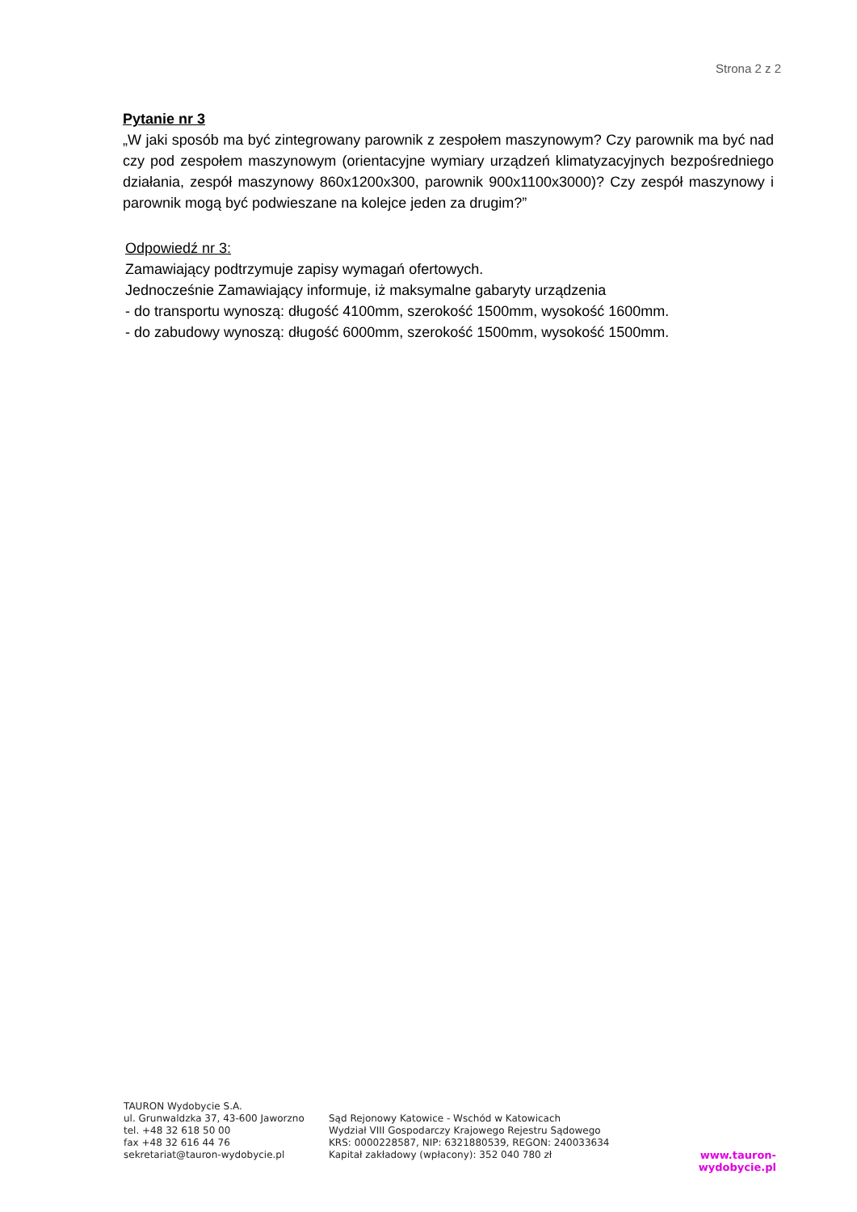Strona 2 z 2
Pytanie nr 3
„W jaki sposób ma być zintegrowany parownik z zespołem maszynowym? Czy parownik ma być nad czy pod zespołem maszynowym (orientacyjne wymiary urządzeń klimatyzacyjnych bezpośredniego działania, zespół maszynowy 860x1200x300, parownik 900x1100x3000)? Czy zespół maszynowy i parownik mogą być podwieszane na kolejce jeden za drugim?”
Odpowiedź nr 3:
Zamawiający podtrzymuje zapisy wymagań ofertowych.
Jednocześnie Zamawiający informuje, iż maksymalne gabaryty urządzenia
- do transportu wynoszą: długość 4100mm, szerokość 1500mm, wysokość 1600mm.
- do zabudowy wynoszą: długość 6000mm, szerokość 1500mm, wysokość 1500mm.
TAURON Wydobycie S.A.
ul. Grunwaldzka 37, 43-600 Jaworzno
tel. +48 32 618 50 00
fax +48 32 616 44 76
sekretariat@tauron-wydobycie.pl
Sąd Rejonowy Katowice - Wschód w Katowicach
Wydział VIII Gospodarczy Krajowego Rejestru Sądowego
KRS: 0000228587, NIP: 6321880539, REGON: 240033634
Kapitał zakładowy (wpłacony): 352 040 780 zł
www.tauron-wydobycie.pl